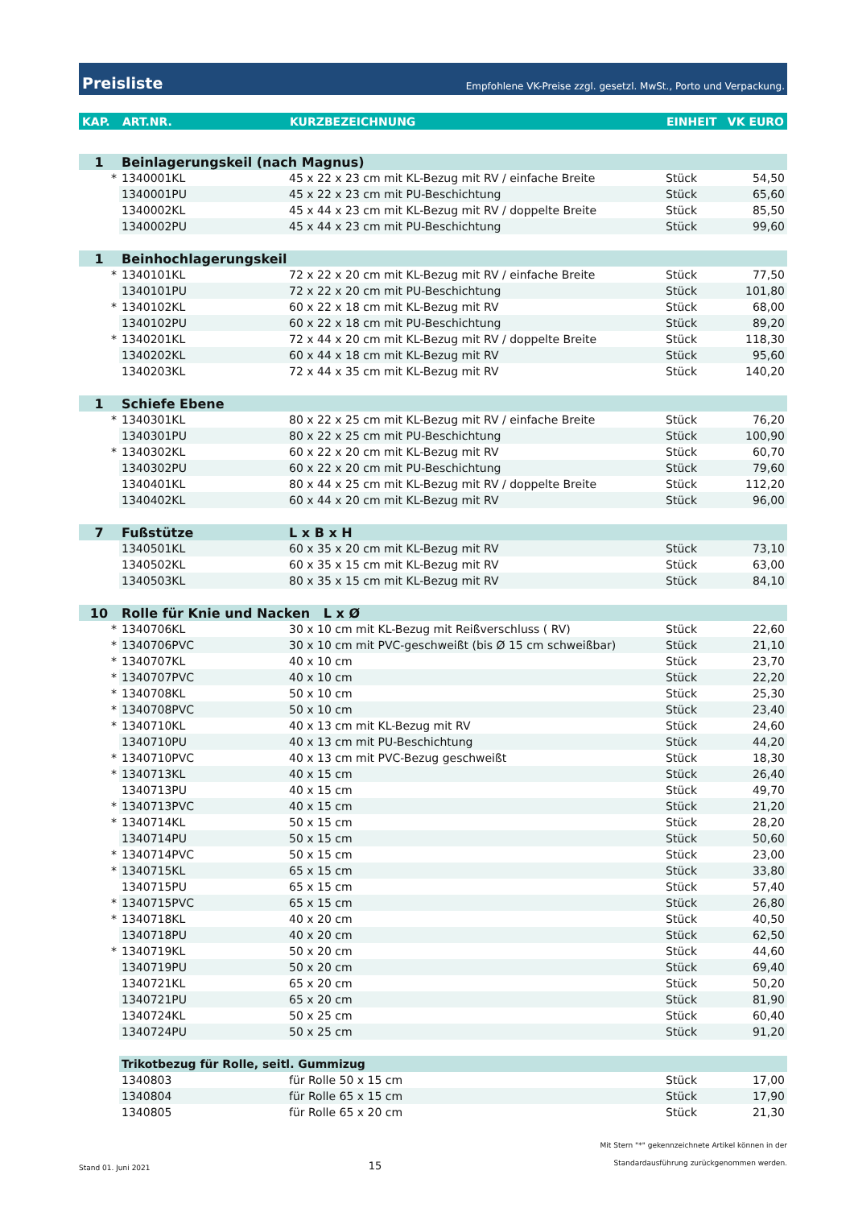Preisliste Empfohlene VK-Preise zzgl. gesetzl. MwSt., Porto und Verpackung.
| KAP. | ART.NR. | KURZBEZEICHNUNG | EINHEIT | VK EURO |
| --- | --- | --- | --- | --- |
| 1 | Beinlagerungskeil (nach Magnus) | | | |
| * | 1340001KL | 45 x 22 x 23 cm mit KL-Bezug mit RV / einfache Breite | Stück | 54,50 |
| | 1340001PU | 45 x 22 x 23 cm mit PU-Beschichtung | Stück | 65,60 |
| | 1340002KL | 45 x 44 x 23 cm mit KL-Bezug mit RV / doppelte Breite | Stück | 85,50 |
| | 1340002PU | 45 x 44 x 23 cm mit PU-Beschichtung | Stück | 99,60 |
| 1 | Beinhochlagerungskeil | | | |
| * | 1340101KL | 72 x 22 x 20 cm mit KL-Bezug mit RV / einfache Breite | Stück | 77,50 |
| | 1340101PU | 72 x 22 x 20 cm mit PU-Beschichtung | Stück | 101,80 |
| * | 1340102KL | 60 x 22 x 18 cm mit KL-Bezug mit RV | Stück | 68,00 |
| | 1340102PU | 60 x 22 x 18 cm mit PU-Beschichtung | Stück | 89,20 |
| * | 1340201KL | 72 x 44 x 20 cm mit KL-Bezug mit RV / doppelte Breite | Stück | 118,30 |
| | 1340202KL | 60 x 44 x 18 cm mit KL-Bezug mit RV | Stück | 95,60 |
| | 1340203KL | 72 x 44 x 35 cm mit KL-Bezug mit RV | Stück | 140,20 |
| 1 | Schiefe Ebene | | | |
| * | 1340301KL | 80 x 22 x 25 cm mit KL-Bezug mit RV / einfache Breite | Stück | 76,20 |
| | 1340301PU | 80 x 22 x 25 cm mit PU-Beschichtung | Stück | 100,90 |
| * | 1340302KL | 60 x 22 x 20 cm mit KL-Bezug mit RV | Stück | 60,70 |
| | 1340302PU | 60 x 22 x 20 cm mit PU-Beschichtung | Stück | 79,60 |
| | 1340401KL | 80 x 44 x 25 cm mit KL-Bezug mit RV / doppelte Breite | Stück | 112,20 |
| | 1340402KL | 60 x 44 x 20 cm mit KL-Bezug mit RV | Stück | 96,00 |
| 7 | Fußstütze | L x B x H | | |
| | 1340501KL | 60 x 35 x 20 cm mit KL-Bezug mit RV | Stück | 73,10 |
| | 1340502KL | 60 x 35 x 15 cm mit KL-Bezug mit RV | Stück | 63,00 |
| | 1340503KL | 80 x 35 x 15 cm mit KL-Bezug mit RV | Stück | 84,10 |
| 10 | Rolle für Knie und Nacken L x Ø | | | |
| * | 1340706KL | 30 x 10 cm mit KL-Bezug mit Reißverschluss ( RV) | Stück | 22,60 |
| * | 1340706PVC | 30 x 10 cm mit PVC-geschweißt (bis Ø 15 cm schweißbar) | Stück | 21,10 |
| * | 1340707KL | 40 x 10 cm | Stück | 23,70 |
| * | 1340707PVC | 40 x 10 cm | Stück | 22,20 |
| * | 1340708KL | 50 x 10 cm | Stück | 25,30 |
| * | 1340708PVC | 50 x 10 cm | Stück | 23,40 |
| * | 1340710KL | 40 x 13 cm mit KL-Bezug mit RV | Stück | 24,60 |
| | 1340710PU | 40 x 13 cm mit PU-Beschichtung | Stück | 44,20 |
| * | 1340710PVC | 40 x 13 cm mit PVC-Bezug geschweißt | Stück | 18,30 |
| * | 1340713KL | 40 x 15 cm | Stück | 26,40 |
| | 1340713PU | 40 x 15 cm | Stück | 49,70 |
| * | 1340713PVC | 40 x 15 cm | Stück | 21,20 |
| * | 1340714KL | 50 x 15 cm | Stück | 28,20 |
| | 1340714PU | 50 x 15 cm | Stück | 50,60 |
| * | 1340714PVC | 50 x 15 cm | Stück | 23,00 |
| * | 1340715KL | 65 x 15 cm | Stück | 33,80 |
| | 1340715PU | 65 x 15 cm | Stück | 57,40 |
| * | 1340715PVC | 65 x 15 cm | Stück | 26,80 |
| * | 1340718KL | 40 x 20 cm | Stück | 40,50 |
| | 1340718PU | 40 x 20 cm | Stück | 62,50 |
| * | 1340719KL | 50 x 20 cm | Stück | 44,60 |
| | 1340719PU | 50 x 20 cm | Stück | 69,40 |
| | 1340721KL | 65 x 20 cm | Stück | 50,20 |
| | 1340721PU | 65 x 20 cm | Stück | 81,90 |
| | 1340724KL | 50 x 25 cm | Stück | 60,40 |
| | 1340724PU | 50 x 25 cm | Stück | 91,20 |
| | Trikotbezug für Rolle, seitl. Gummizug | | | |
| | 1340803 | für Rolle 50 x 15 cm | Stück | 17,00 |
| | 1340804 | für Rolle 65 x 15 cm | Stück | 17,90 |
| | 1340805 | für Rolle 65 x 20 cm | Stück | 21,30 |
Stand 01. Juni 2021 15 Mit Stern "*" gekennzeichnete Artikel können in der
Standardausführung zurückgenommen werden.